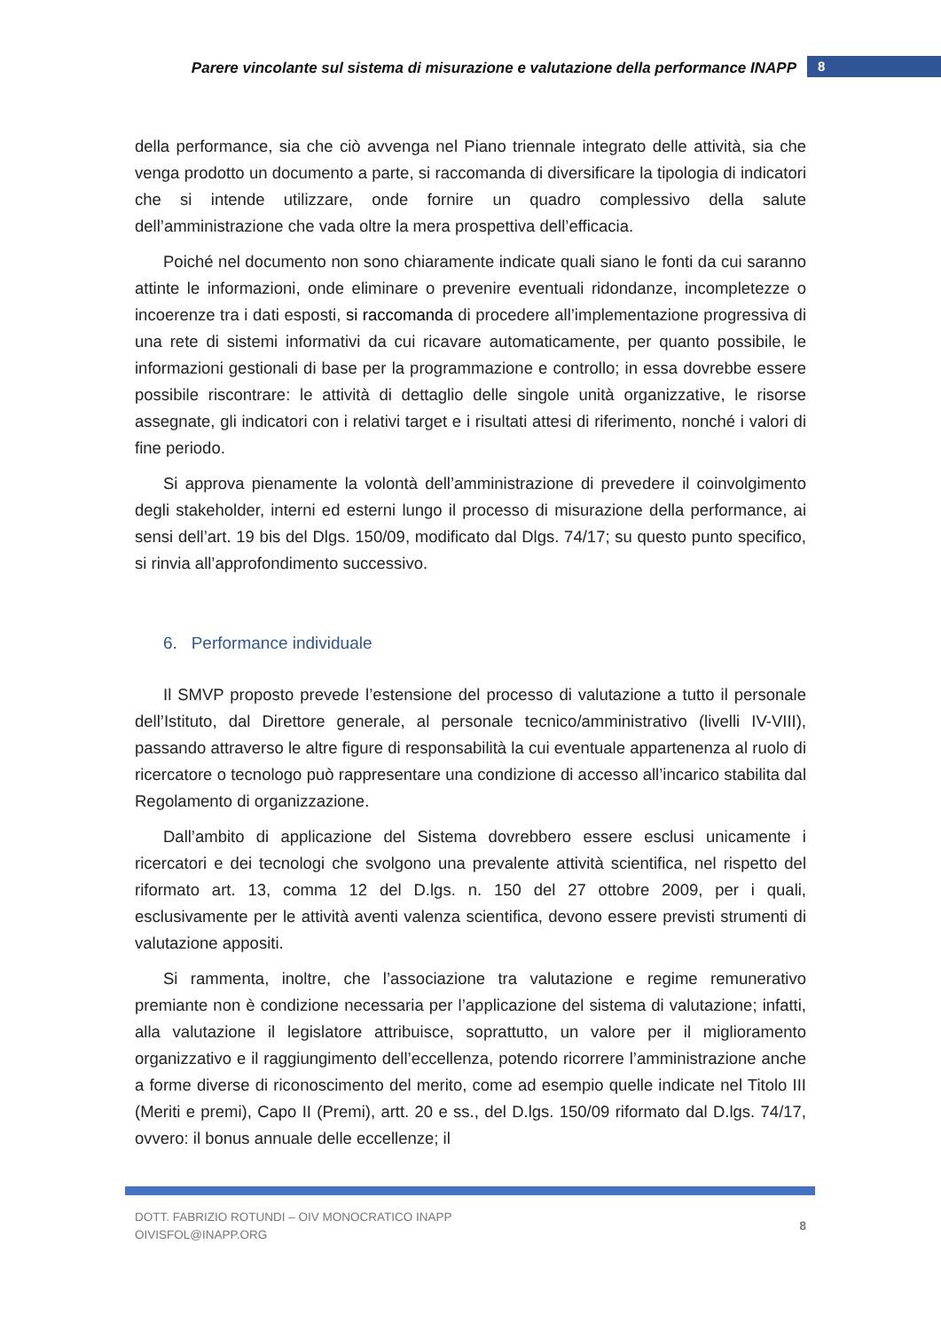Parere vincolante sul sistema di misurazione e valutazione della performance INAPP 8
della performance, sia che ciò avvenga nel Piano triennale integrato delle attività, sia che venga prodotto un documento a parte, si raccomanda di diversificare la tipologia di indicatori che si intende utilizzare, onde fornire un quadro complessivo della salute dell’amministrazione che vada oltre la mera prospettiva dell’efficacia.
Poiché nel documento non sono chiaramente indicate quali siano le fonti da cui saranno attinte le informazioni, onde eliminare o prevenire eventuali ridondanze, incompletezze o incoerenze tra i dati esposti, si raccomanda di procedere all’implementazione progressiva di una rete di sistemi informativi da cui ricavare automaticamente, per quanto possibile, le informazioni gestionali di base per la programmazione e controllo; in essa dovrebbe essere possibile riscontrare: le attività di dettaglio delle singole unità organizzative, le risorse assegnate, gli indicatori con i relativi target e i risultati attesi di riferimento, nonché i valori di fine periodo.
Si approva pienamente la volontà dell’amministrazione di prevedere il coinvolgimento degli stakeholder, interni ed esterni lungo il processo di misurazione della performance, ai sensi dell’art. 19 bis del Dlgs. 150/09, modificato dal Dlgs. 74/17; su questo punto specifico, si rinvia all’approfondimento successivo.
6. Performance individuale
Il SMVP proposto prevede l’estensione del processo di valutazione a tutto il personale dell’Istituto, dal Direttore generale, al personale tecnico/amministrativo (livelli IV-VIII), passando attraverso le altre figure di responsabilità la cui eventuale appartenenza al ruolo di ricercatore o tecnologo può rappresentare una condizione di accesso all’incarico stabilita dal Regolamento di organizzazione.
Dall’ambito di applicazione del Sistema dovrebbero essere esclusi unicamente i ricercatori e dei tecnologi che svolgono una prevalente attività scientifica, nel rispetto del riformato art. 13, comma 12 del D.lgs. n. 150 del 27 ottobre 2009, per i quali, esclusivamente per le attività aventi valenza scientifica, devono essere previsti strumenti di valutazione appositi.
Si rammenta, inoltre, che l’associazione tra valutazione e regime remunerativo premiante non è condizione necessaria per l’applicazione del sistema di valutazione; infatti, alla valutazione il legislatore attribuisce, soprattutto, un valore per il miglioramento organizzativo e il raggiungimento dell’eccellenza, potendo ricorrere l’amministrazione anche a forme diverse di riconoscimento del merito, come ad esempio quelle indicate nel Titolo III (Meriti e premi), Capo II (Premi), artt. 20 e ss., del D.lgs. 150/09 riformato dal D.lgs. 74/17, ovvero: il bonus annuale delle eccellenze; il
DOTT. FABRIZIO ROTUNDI – OIV MONOCRATICO INAPP
OIVISFOL@INAPP.ORG
8